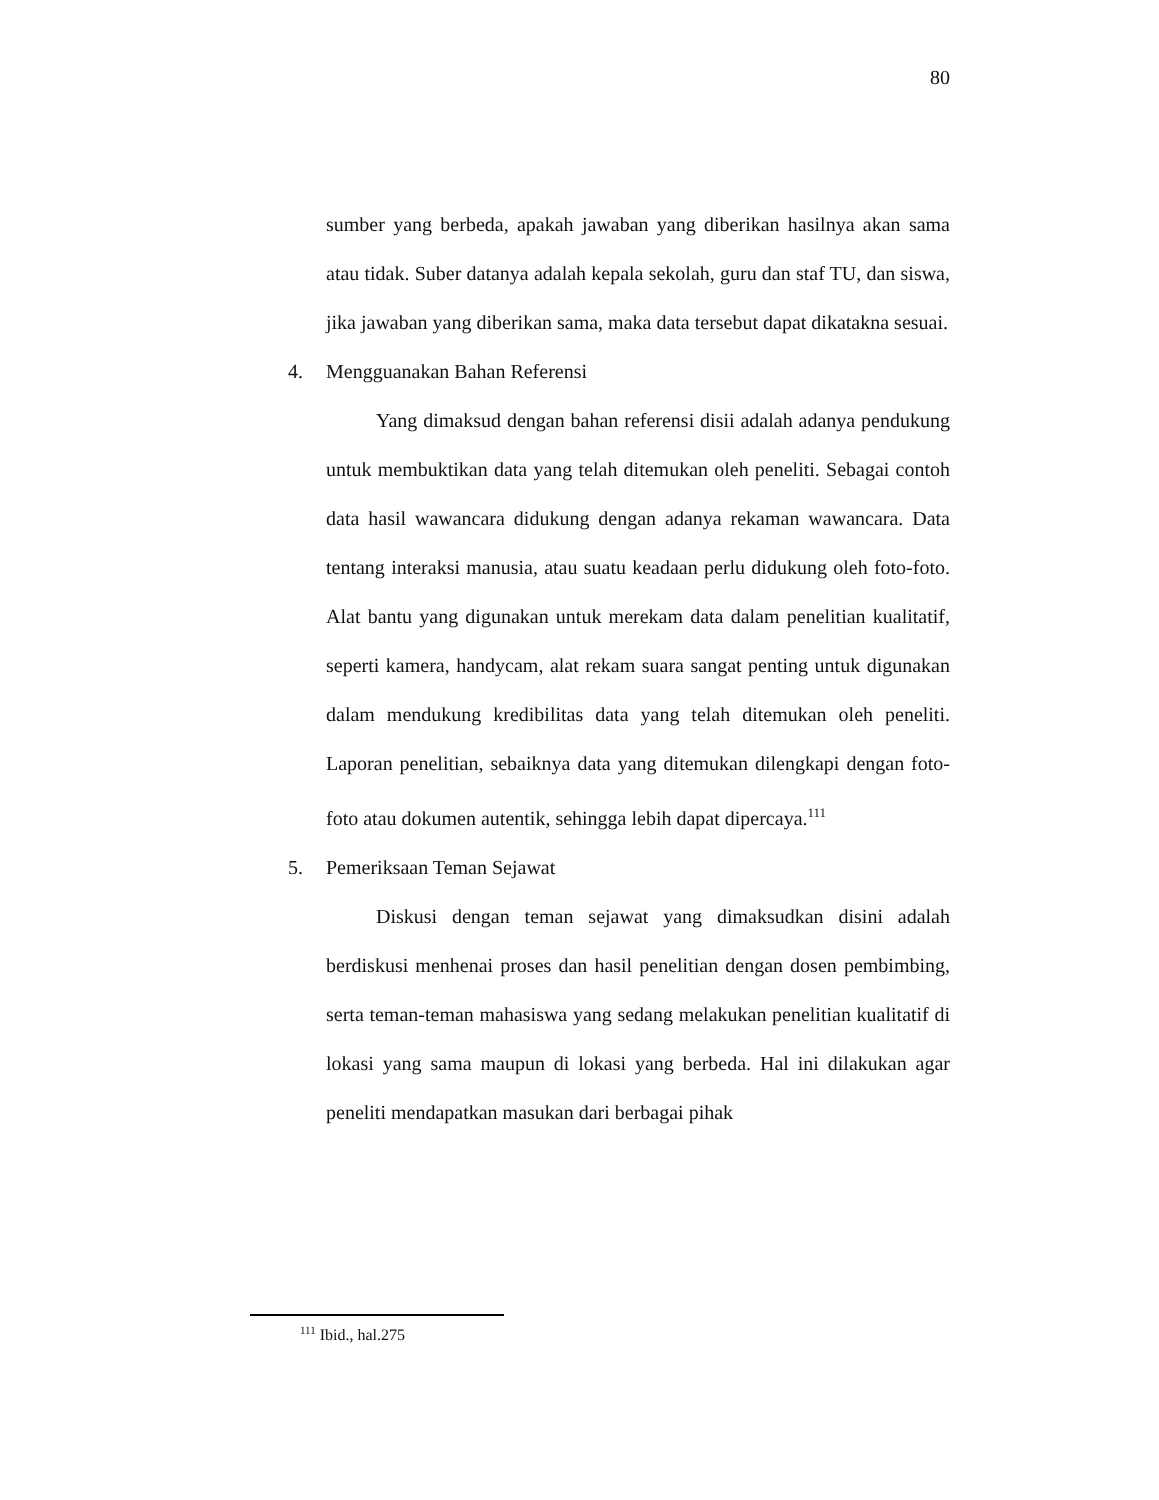80
sumber yang berbeda, apakah jawaban yang diberikan hasilnya akan sama atau tidak. Suber datanya adalah kepala sekolah, guru dan staf TU, dan siswa, jika jawaban yang diberikan sama, maka data tersebut dapat dikatakna sesuai.
4. Mengguanakan Bahan Referensi
Yang dimaksud dengan bahan referensi disii adalah adanya pendukung untuk membuktikan data yang telah ditemukan oleh peneliti. Sebagai contoh data hasil wawancara didukung dengan adanya rekaman wawancara. Data tentang interaksi manusia, atau suatu keadaan perlu didukung oleh foto-foto. Alat bantu yang digunakan untuk merekam data dalam penelitian kualitatif, seperti kamera, handycam, alat rekam suara sangat penting untuk digunakan dalam mendukung kredibilitas data yang telah ditemukan oleh peneliti. Laporan penelitian, sebaiknya data yang ditemukan dilengkapi dengan foto-foto atau dokumen autentik, sehingga lebih dapat dipercaya.<sup>111</sup>
5. Pemeriksaan Teman Sejawat
Diskusi dengan teman sejawat yang dimaksudkan disini adalah berdiskusi menhenai proses dan hasil penelitian dengan dosen pembimbing, serta teman-teman mahasiswa yang sedang melakukan penelitian kualitatif di lokasi yang sama maupun di lokasi yang berbeda. Hal ini dilakukan agar peneliti mendapatkan masukan dari berbagai pihak
<sup>111</sup> Ibid., hal.275